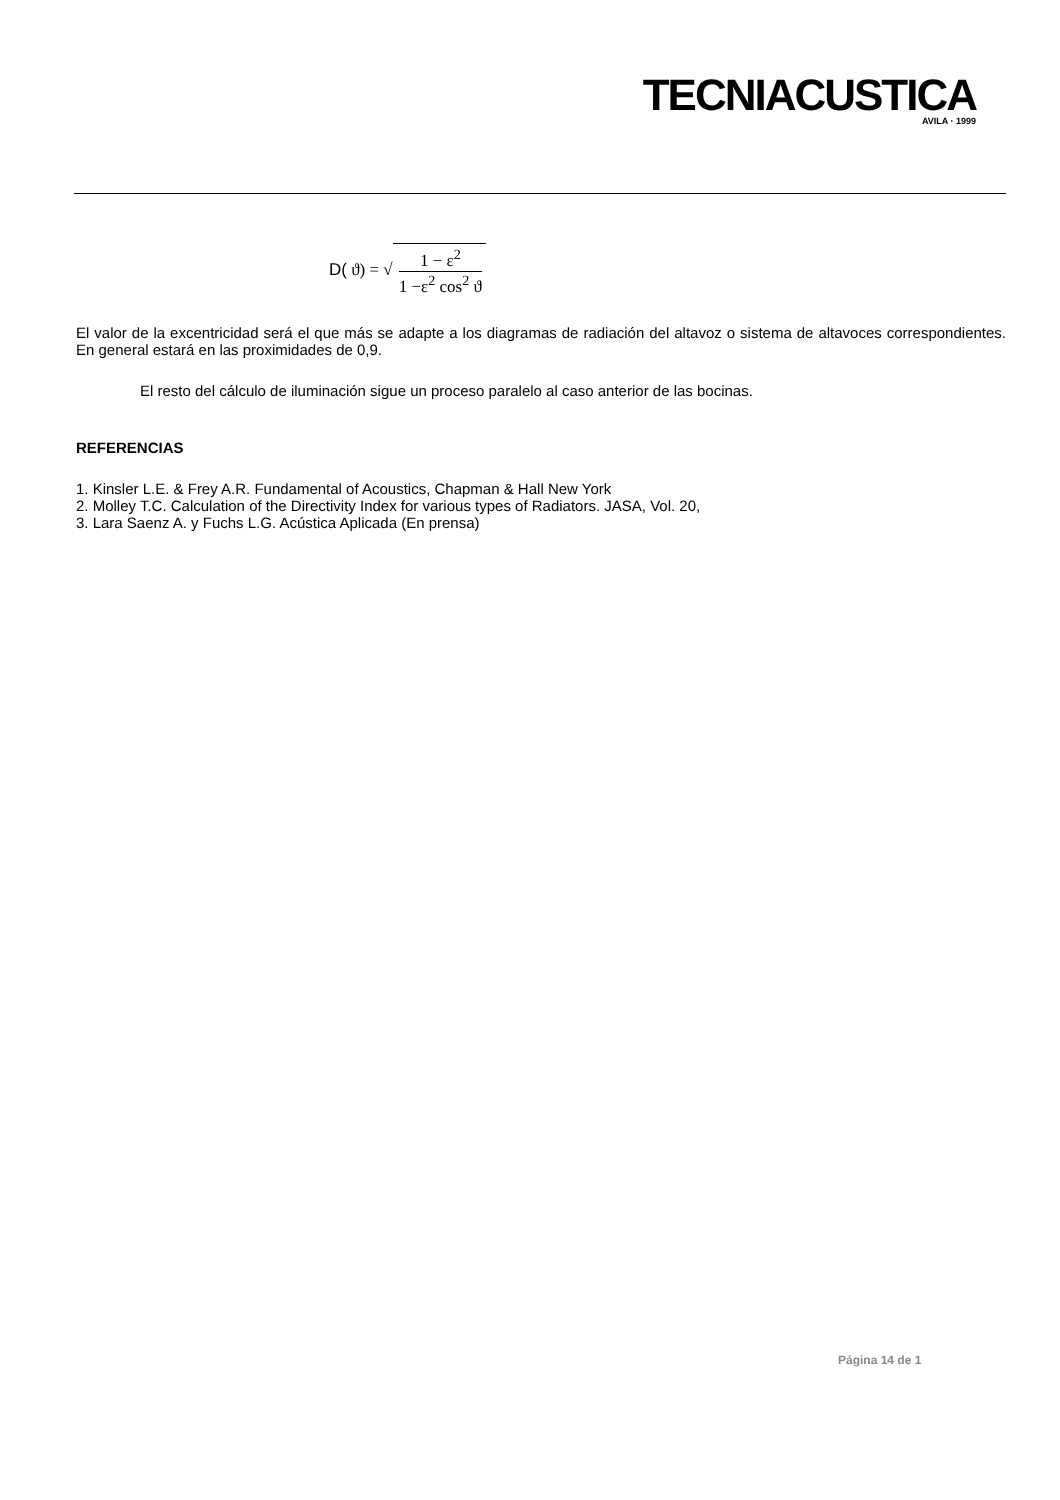TECNIACUSTICA
AVILA · 1999
D( ϑ) = √
1 − ε<sup>2</sup>
1 −ε<sup>2</sup> cos<sup>2</sup> ϑ
El valor de la excentricidad será el que más se adapte a los diagramas de radiación del altavoz o sistema de altavoces correspondientes. En general estará en las proximidades de 0,9.
El resto del cálculo de iluminación sigue un proceso paralelo al caso anterior de las bocinas.
REFERENCIAS
1. Kinsler L.E. & Frey A.R. Fundamental of Acoustics, Chapman & Hall New York
2. Molley T.C. Calculation of the Directivity Index for various types of Radiators. JASA, Vol. 20,
3. Lara Saenz A. y Fuchs L.G. Acústica Aplicada (En prensa)
Página 14 de 1